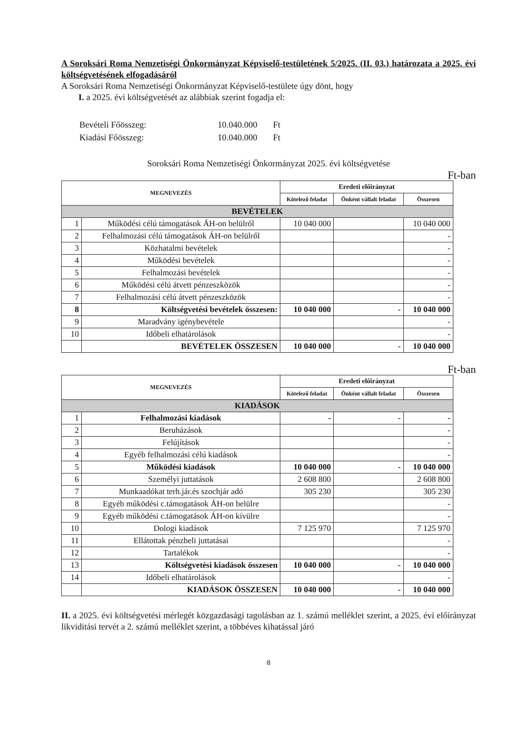A Soroksári Roma Nemzetiségi Önkormányzat Képviselő-testületének 5/2025. (II. 03.) határozata a 2025. évi költségvetésének elfogadásáról
A Soroksári Roma Nemzetiségi Önkormányzat Képviselő-testülete úgy dönt, hogy
I. a 2025. évi költségvetését az alábbiak szerint fogadja el:
| Bevételi Főösszeg: | 10.040.000 | Ft |
| Kiadási Főösszeg: | 10.040.000 | Ft |
Soroksári Roma Nemzetiségi Önkormányzat 2025. évi költségvetése
Ft-ban
| MEGNEVEZÉS | | Eredeti előirányzat | | |
| --- | --- | --- | --- | --- |
| | | Kötelező feladat | Önként vállalt feladat | Összesen |
| BEVÉTELEK | | | | |
| 1 | Működési célú támogatások ÁH-on belülről | 10 040 000 | | 10 040 000 |
| 2 | Felhalmozási célú támogatások ÁH-on belülről | | | - |
| 3 | Közhatalmi bevételek | | | - |
| 4 | Működési bevételek | | | - |
| 5 | Felhalmozási bevételek | | | - |
| 6 | Működési célú átvett pénzeszközök | | | - |
| 7 | Felhalmozási célú átvett pénzeszközök | | | - |
| 8 | Költségvetési bevételek összesen: | 10 040 000 | - | 10 040 000 |
| 9 | Maradvány igénybevétele | | | - |
| 10 | Időbeli elhatárolások | | | - |
| | BEVÉTELEK ÖSSZESEN | 10 040 000 | - | 10 040 000 |
Ft-ban
| MEGNEVEZÉS | | Eredeti előirányzat | | |
| --- | --- | --- | --- | --- |
| | | Kötelező feladat | Önként vállalt feladat | Összesen |
| KIADÁSOK | | | | |
| 1 | Felhalmozási kiadások | - | - | - |
| 2 | Beruházások | | | - |
| 3 | Felújítások | | | - |
| 4 | Egyéb felhalmozási célú kiadások | | | - |
| 5 | Működési kiadások | 10 040 000 | - | 10 040 000 |
| 6 | Személyi juttatások | 2 608 800 | | 2 608 800 |
| 7 | Munkaadókat terh.jár.és szochjár adó | 305 230 | | 305 230 |
| 8 | Egyéb működési c.támogatások ÁH-on belülre | | | - |
| 9 | Egyéb működési c.támogatások ÁH-on kívülre | | | - |
| 10 | Dologi kiadások | 7 125 970 | | 7 125 970 |
| 11 | Ellátottak pénzbeli juttatásai | | | - |
| 12 | Tartalékok | | | - |
| 13 | Költségvetési kiadások összesen | 10 040 000 | - | 10 040 000 |
| 14 | Időbeli elhatárolások | | | - |
| | KIADÁSOK ÖSSZESEN | 10 040 000 | - | 10 040 000 |
II. a 2025. évi költségvetési mérlegét közgazdasági tagolásban az 1. számú melléklet szerint, a 2025. évi előirányzat likviditási tervét a 2. számú melléklet szerint, a többéves kihatással járó
8